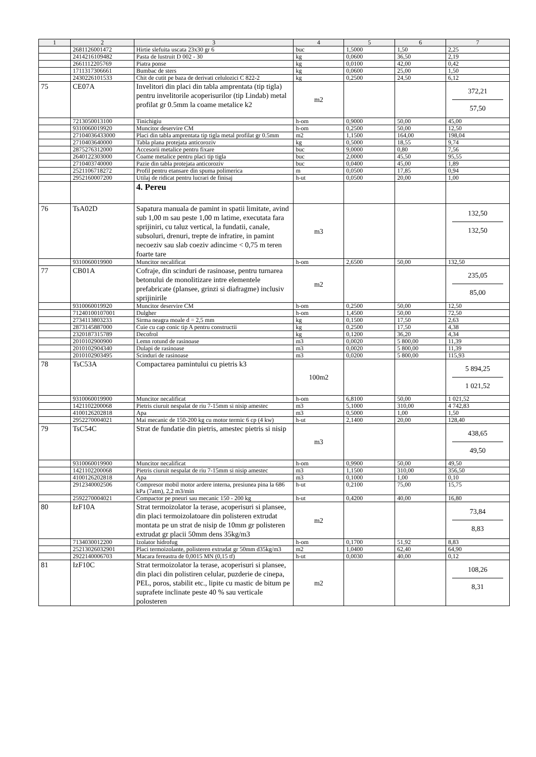| 1 | 2 | 3 | 4 | 5 | 6 | 7 |
| --- | --- | --- | --- | --- | --- | --- |
| | 2681126001472 | Hirtie slefuita uscata 23x30 gr 6 | buc | 1,5000 | 1,50 | 2,25 |
| | 2414216109482 | Pasta de lustruit D 002 - 30 | kg | 0,0600 | 36,50 | 2,19 |
| | 2661112205769 | Piatra ponse | kg | 0,0100 | 42,00 | 0,42 |
| | 1711317306661 | Bumbac de sters | kg | 0,0600 | 25,00 | 1,50 |
| | 2430226101533 | Chit de cutit pe baza de derivati celulozici C 822-2 | kg | 0,2500 | 24,50 | 6,12 |
| 75 | CE07A | Invelitori din placi din tabla amprentata (tip tigla) pentru invelitorile acoperisurilor (tip Lindab) metal profilat gr 0.5mm la coame metalice k2 | m2 | | | 372,21 57,50 |
| | 7213050013100 | Tinichigiu | h-om | 0,9000 | 50,00 | 45,00 |
| | 9310060019920 | Muncitor deservire CM | h-om | 0,2500 | 50,00 | 12,50 |
| | 27104036433000 | Placi din tabla amprentata tip tigla metal profilat gr 0.5mm | m2 | 1,1500 | 164,00 | 198,04 |
| | 2710403640000 | Tabla plana protejata anticoroziv | kg | 0,5000 | 18,55 | 9,74 |
| | 2875276312000 | Accesorii metalice pentru fixare | buc | 9,0000 | 0,80 | 7,56 |
| | 2640122303000 | Coame metalice pentru placi tip tigla | buc | 2,0000 | 45,50 | 95,55 |
| | 2710403740000 | Pazie din tabla protejata anticoroziv | buc | 0,0400 | 45,00 | 1,89 |
| | 2521106718272 | Profil pentru etansare din spuma polimerica | m | 0,0500 | 17,85 | 0,94 |
| | 2952160007200 | Utilaj de ridicat pentru lucrari de finisaj | h-ut | 0,0500 | 20,00 | 1,00 |
| | | 4. Pereu | | | | |
| 76 | TsA02D | Sapatura manuala de pamint in spatii limitate, avind sub 1,00 m sau peste 1,00 m latime, executata fara sprijiniri, cu taluz vertical, la fundatii, canale, subsoluri, drenuri, trepte de infratire, in pamint necoeziv sau slab coeziv adincime < 0,75 m teren foarte tare | m3 | | | 132,50 132,50 |
| | 9310060019900 | Muncitor necalificat | h-om | 2,6500 | 50,00 | 132,50 |
| 77 | CB01A | Cofraje, din scinduri de rasinoase, pentru turnarea betonului de monolitizare intre elementele prefabricate (plansee, grinzi si diafragme) inclusiv sprijinirile | m2 | | | 235,05 85,00 |
| | 9310060019920 | Muncitor deservire CM | h-om | 0,2500 | 50,00 | 12,50 |
| | 71240100107001 | Dulgher | h-om | 1,4500 | 50,00 | 72,50 |
| | 2734113803233 | Sirma neagra moale d = 2,5 mm | kg | 0,1500 | 17,50 | 2,63 |
| | 2873145887000 | Cuie cu cap conic tip A pentru constructii | kg | 0,2500 | 17,50 | 4,38 |
| | 2320187315789 | Decofrol | kg | 0,1200 | 36,20 | 4,34 |
| | 2010102900900 | Lemn rotund de rasinoase | m3 | 0,0020 | 5 800,00 | 11,39 |
| | 2010102904340 | Dulapi de rasinoase | m3 | 0,0020 | 5 800,00 | 11,39 |
| | 2010102903495 | Scinduri de rasinoase | m3 | 0,0200 | 5 800,00 | 115,93 |
| 78 | TsC53A | Compactarea pamintului cu pietris k3 | 100m2 | | | 5 894,25 1 021,52 |
| | 9310060019900 | Muncitor necalificat | h-om | 6,8100 | 50,00 | 1 021,52 |
| | 1421102200068 | Pietris ciuruit nespalat de riu 7-15mm si nisip amestec | m3 | 5,1000 | 310,00 | 4 742,83 |
| | 4100126202818 | Apa | m3 | 0,5000 | 1,00 | 1,50 |
| | 2952270004021 | Mai mecanic de 150-200 kg cu motor termic 6 cp (4 kw) | h-ut | 2,1400 | 20,00 | 128,40 |
| 79 | TsC54C | Strat de fundatie din pietris, amestec pietris si nisip | m3 | | | 438,65 49,50 |
| | 9310060019900 | Muncitor necalificat | h-om | 0,9900 | 50,00 | 49,50 |
| | 1421102200068 | Pietris ciuruit nespalat de riu 7-15mm si nisip amestec | m3 | 1,1500 | 310,00 | 356,50 |
| | 4100126202818 | Apa | m3 | 0,1000 | 1,00 | 0,10 |
| | 2912340002506 | Compresor mobil motor ardere interna, presiunea pina la 686 kPa (7atm), 2,2 m3/min | h-ut | 0,2100 | 75,00 | 15,75 |
| | 2592270004021 | Compactor pe pneuri sau mecanic 150 - 200 kg | h-ut | 0,4200 | 40,00 | 16,80 |
| 80 | IzF10A | Strat termoizolator la terase, acoperisuri si plansee, din placi termoizolatoare din polisteren extrudat montata pe un strat de nisip de 10mm gr polisteren extrudat gr placii 50mm dens 35kg/m3 | m2 | | | 73,84 8,83 |
| | 7134030012200 | Izolator hidrofug | h-om | 0,1700 | 51,92 | 8,83 |
| | 25213026032901 | Placi termoizolante, polisteren extrudat gr 50mm d35kg/m3 | m2 | 1,0400 | 62,40 | 64,90 |
| | 2922140006703 | Macara fereastra de 0,0015 MN (0,15 tf) | h-ut | 0,0030 | 40,00 | 0,12 |
| 81 | IzF10C | Strat termoizolator la terase, acoperisuri si plansee, din placi din polistiren celular, puzderie de cinepa, PEL, poros, stabilit etc., lipite cu mastic de bitum pe suprafete inclinate peste 40 % sau verticale polosteren | m2 | | | 108,26 8,31 |